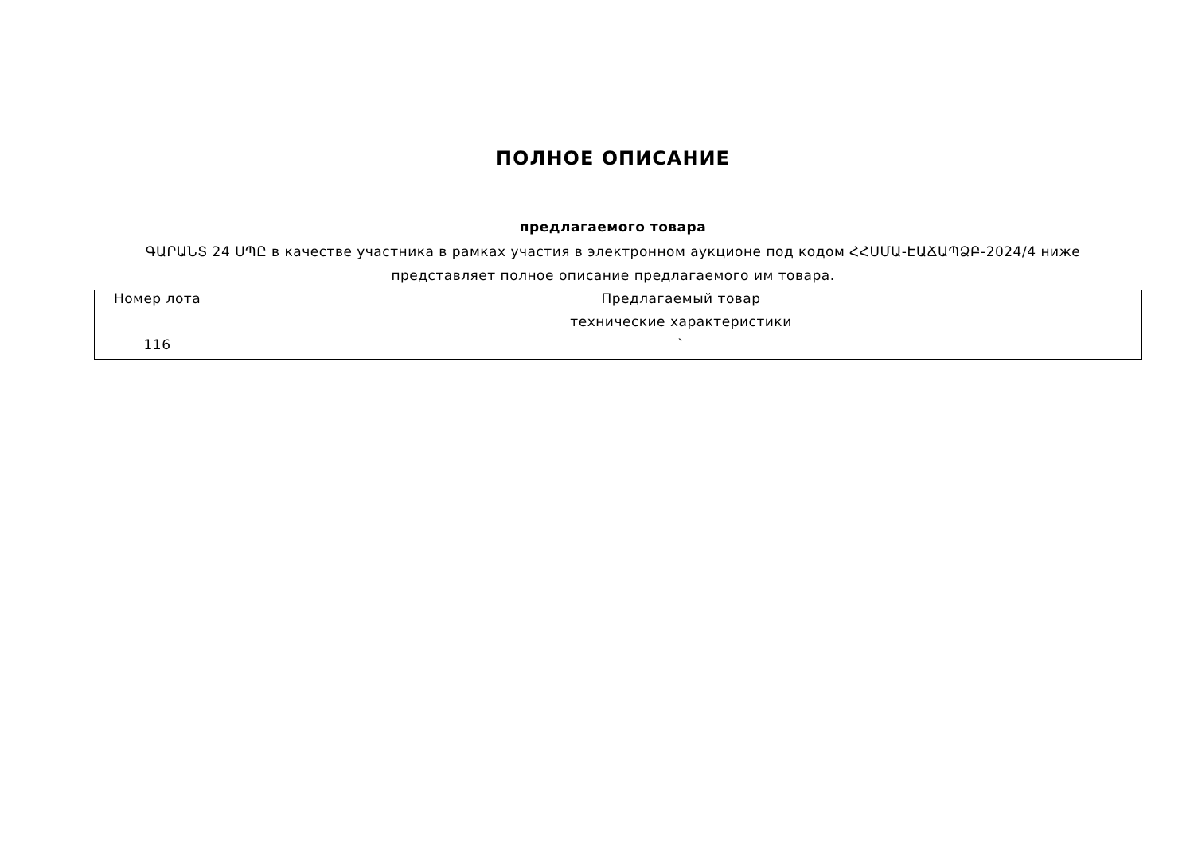ПОЛНОЕ ОПИСАНИЕ
предлагаемого товара
ԳԱՐԱՆՏ 24 ՍՊԸ в качестве участника в рамках участия в электронном аукционе под кодом ՀՀՍՄԱ-ԷԱՃԱՊՁԲ-2024/4 ниже представляет полное описание предлагаемого им товара.
| Номер лота | Предлагаемый товар |
| | технические характеристики |
| 116 | ` |